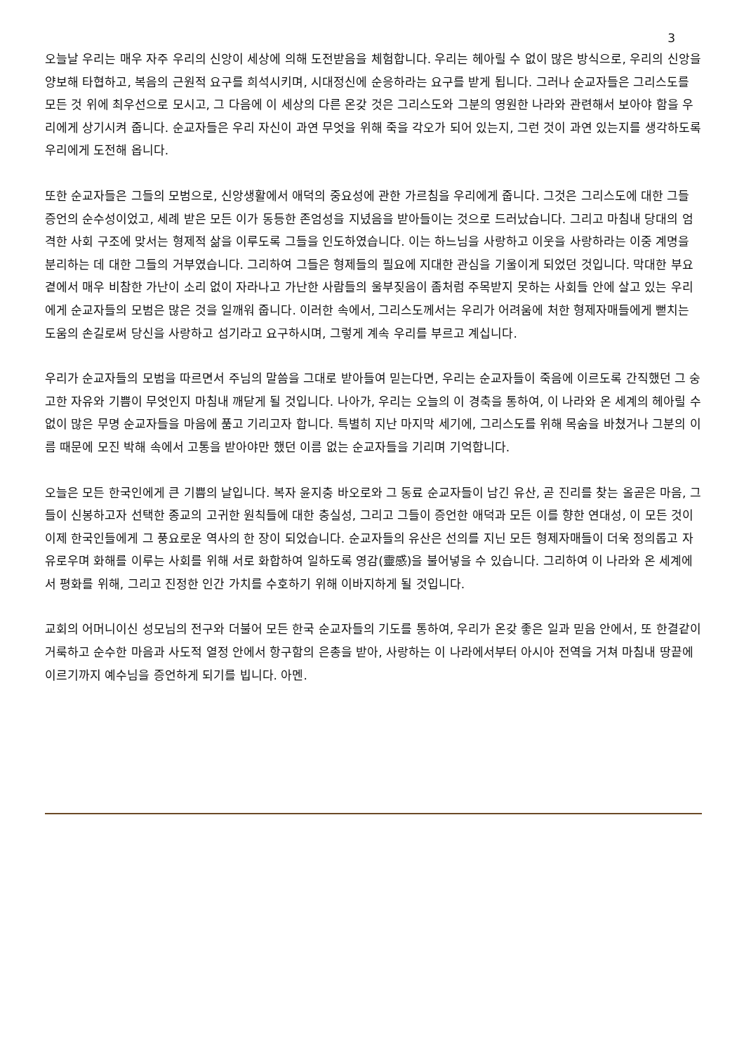3
오늘날 우리는 매우 자주 우리의 신앙이 세상에 의해 도전받음을 체험합니다. 우리는 헤아릴 수 없이 많은 방식으로, 우리의 신앙을 양보해 타협하고, 복음의 근원적 요구를 희석시키며, 시대정신에 순응하라는 요구를 받게 됩니다. 그러나 순교자들은 그리스도를 모든 것 위에 최우선으로 모시고, 그 다음에 이 세상의 다른 온갖 것은 그리스도와 그분의 영원한 나라와 관련해서 보아야 함을 우리에게 상기시켜 줍니다. 순교자들은 우리 자신이 과연 무엇을 위해 죽을 각오가 되어 있는지, 그런 것이 과연 있는지를 생각하도록 우리에게 도전해 옵니다.
또한 순교자들은 그들의 모범으로, 신앙생활에서 애덕의 중요성에 관한 가르침을 우리에게 줍니다. 그것은 그리스도에 대한 그들 증언의 순수성이었고, 세례 받은 모든 이가 동등한 존엄성을 지녔음을 받아들이는 것으로 드러났습니다. 그리고 마침내 당대의 엄격한 사회 구조에 맞서는 형제적 삶을 이루도록 그들을 인도하였습니다. 이는 하느님을 사랑하고 이웃을 사랑하라는 이중 계명을 분리하는 데 대한 그들의 거부였습니다. 그리하여 그들은 형제들의 필요에 지대한 관심을 기울이게 되었던 것입니다. 막대한 부요 곁에서 매우 비참한 가난이 소리 없이 자라나고 가난한 사람들의 울부짖음이 좀처럼 주목받지 못하는 사회들 안에 살고 있는 우리에게 순교자들의 모범은 많은 것을 일깨워 줍니다. 이러한 속에서, 그리스도께서는 우리가 어려움에 처한 형제자매들에게 뻗치는 도움의 손길로써 당신을 사랑하고 섬기라고 요구하시며, 그렇게 계속 우리를 부르고 계십니다.
우리가 순교자들의 모범을 따르면서 주님의 말씀을 그대로 받아들여 믿는다면, 우리는 순교자들이 죽음에 이르도록 간직했던 그 숭고한 자유와 기쁨이 무엇인지 마침내 깨닫게 될 것입니다. 나아가, 우리는 오늘의 이 경축을 통하여, 이 나라와 온 세계의 헤아릴 수 없이 많은 무명 순교자들을 마음에 품고 기리고자 합니다. 특별히 지난 마지막 세기에, 그리스도를 위해 목숨을 바쳤거나 그분의 이름 때문에 모진 박해 속에서 고통을 받아야만 했던 이름 없는 순교자들을 기리며 기억합니다.
오늘은 모든 한국인에게 큰 기쁨의 날입니다. 복자 윤지충 바오로와 그 동료 순교자들이 남긴 유산, 곧 진리를 찾는 올곧은 마음, 그들이 신봉하고자 선택한 종교의 고귀한 원칙들에 대한 충실성, 그리고 그들이 증언한 애덕과 모든 이를 향한 연대성, 이 모든 것이 이제 한국인들에게 그 풍요로운 역사의 한 장이 되었습니다. 순교자들의 유산은 선의를 지닌 모든 형제자매들이 더욱 정의롭고 자유로우며 화해를 이루는 사회를 위해 서로 화합하여 일하도록 영감(靈感)을 불어넣을 수 있습니다. 그리하여 이 나라와 온 세계에서 평화를 위해, 그리고 진정한 인간 가치를 수호하기 위해 이바지하게 될 것입니다.
교회의 어머니이신 성모님의 전구와 더불어 모든 한국 순교자들의 기도를 통하여, 우리가 온갖 좋은 일과 믿음 안에서, 또 한결같이 거룩하고 순수한 마음과 사도적 열정 안에서 항구함의 은총을 받아, 사랑하는 이 나라에서부터 아시아 전역을 거쳐 마침내 땅끝에 이르기까지 예수님을 증언하게 되기를 빕니다. 아멘.